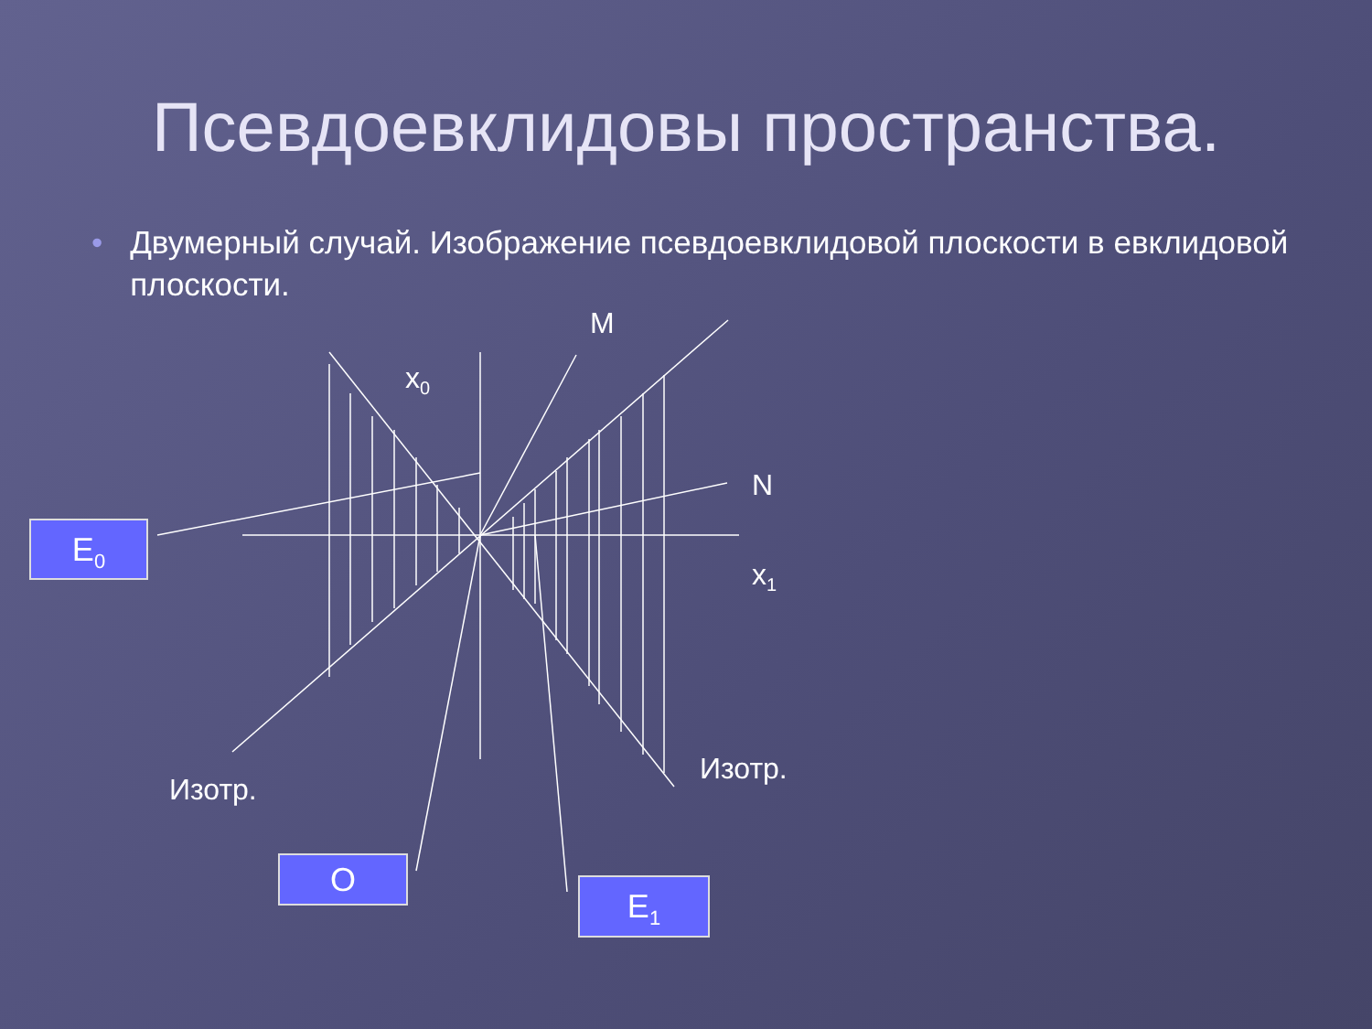Псевдоевклидовы пространства.
• Двумерный случай. Изображение псевдоевклидовой плоскости в евклидовой плоскости.
M
x<sub>0</sub>
N
x<sub>1</sub>
Изотр.
Изотр.
E<sub>0</sub>
O
E<sub>1</sub>